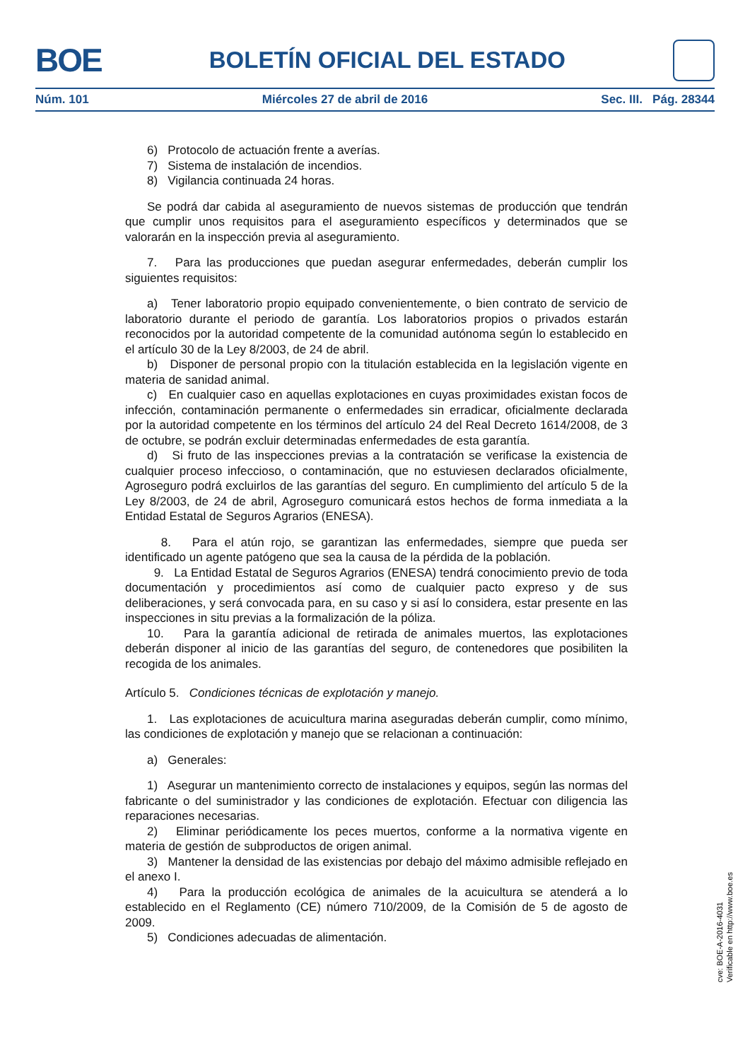BOE
BOLETÍN OFICIAL DEL ESTADO
Núm. 101 Miércoles 27 de abril de 2016 Sec. III. Pág. 28344
6) Protocolo de actuación frente a averías.
7) Sistema de instalación de incendios.
8) Vigilancia continuada 24 horas.
Se podrá dar cabida al aseguramiento de nuevos sistemas de producción que tendrán que cumplir unos requisitos para el aseguramiento específicos y determinados que se valorarán en la inspección previa al aseguramiento.
7. Para las producciones que puedan asegurar enfermedades, deberán cumplir los siguientes requisitos:
a) Tener laboratorio propio equipado convenientemente, o bien contrato de servicio de laboratorio durante el periodo de garantía. Los laboratorios propios o privados estarán reconocidos por la autoridad competente de la comunidad autónoma según lo establecido en el artículo 30 de la Ley 8/2003, de 24 de abril.
b) Disponer de personal propio con la titulación establecida en la legislación vigente en materia de sanidad animal.
c) En cualquier caso en aquellas explotaciones en cuyas proximidades existan focos de infección, contaminación permanente o enfermedades sin erradicar, oficialmente declarada por la autoridad competente en los términos del artículo 24 del Real Decreto 1614/2008, de 3 de octubre, se podrán excluir determinadas enfermedades de esta garantía.
d) Si fruto de las inspecciones previas a la contratación se verificase la existencia de cualquier proceso infeccioso, o contaminación, que no estuviesen declarados oficialmente, Agroseguro podrá excluirlos de las garantías del seguro. En cumplimiento del artículo 5 de la Ley 8/2003, de 24 de abril, Agroseguro comunicará estos hechos de forma inmediata a la Entidad Estatal de Seguros Agrarios (ENESA).
8. Para el atún rojo, se garantizan las enfermedades, siempre que pueda ser identificado un agente patógeno que sea la causa de la pérdida de la población.
9. La Entidad Estatal de Seguros Agrarios (ENESA) tendrá conocimiento previo de toda documentación y procedimientos así como de cualquier pacto expreso y de sus deliberaciones, y será convocada para, en su caso y si así lo considera, estar presente en las inspecciones in situ previas a la formalización de la póliza.
10. Para la garantía adicional de retirada de animales muertos, las explotaciones deberán disponer al inicio de las garantías del seguro, de contenedores que posibiliten la recogida de los animales.
Artículo 5. Condiciones técnicas de explotación y manejo.
1. Las explotaciones de acuicultura marina aseguradas deberán cumplir, como mínimo, las condiciones de explotación y manejo que se relacionan a continuación:
a) Generales:
1) Asegurar un mantenimiento correcto de instalaciones y equipos, según las normas del fabricante o del suministrador y las condiciones de explotación. Efectuar con diligencia las reparaciones necesarias.
2) Eliminar periódicamente los peces muertos, conforme a la normativa vigente en materia de gestión de subproductos de origen animal.
3) Mantener la densidad de las existencias por debajo del máximo admisible reflejado en el anexo I.
4) Para la producción ecológica de animales de la acuicultura se atenderá a lo establecido en el Reglamento (CE) número 710/2009, de la Comisión de 5 de agosto de 2009.
5) Condiciones adecuadas de alimentación.
cve: BOE-A-2016-4031
Verificable en http://www.boe.es